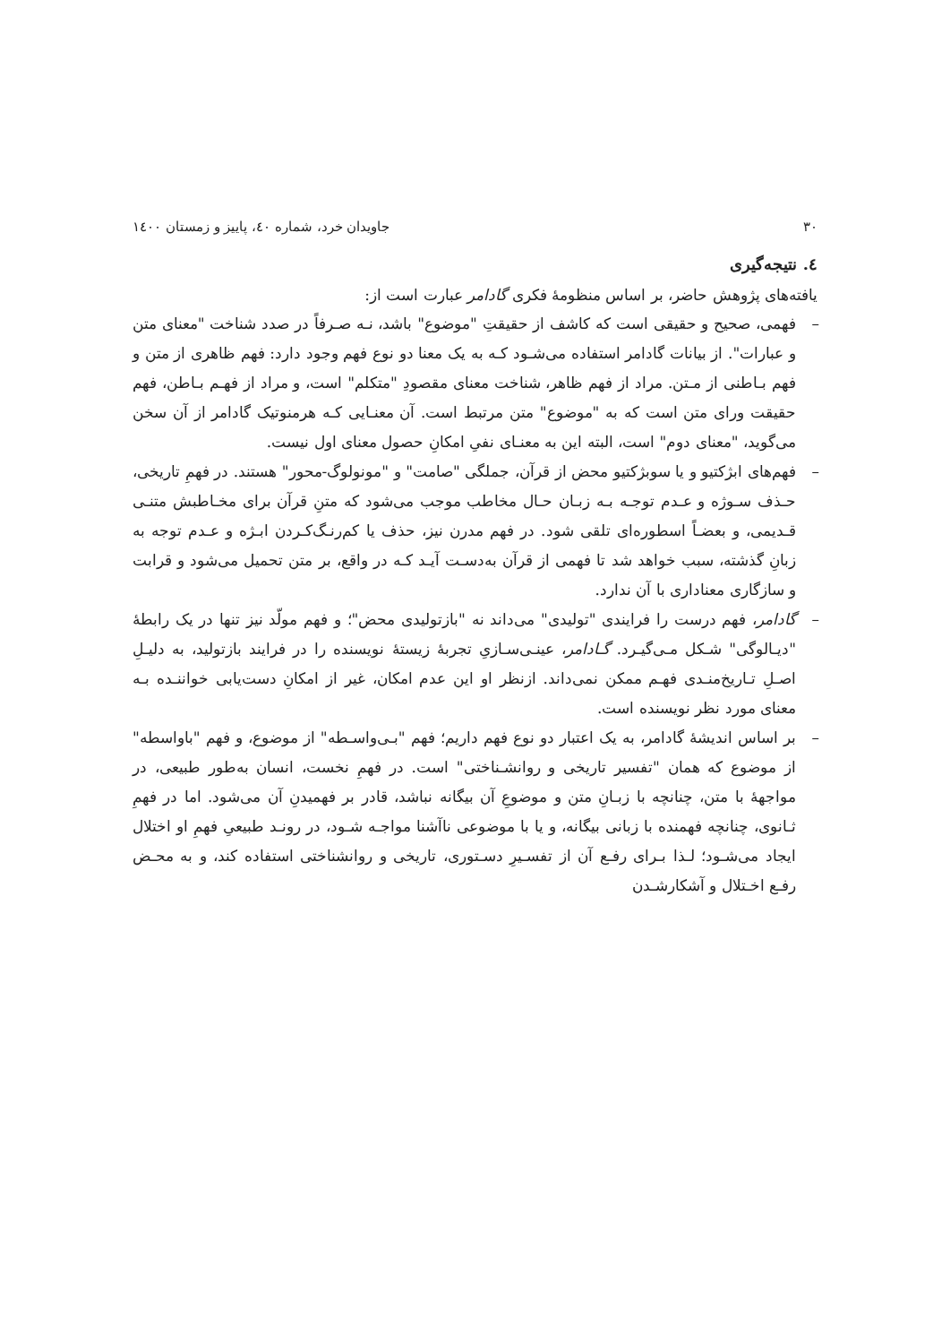۳۰ جاویدان خرد، شماره ٤٠، پاییز و زمستان ١٤٠٠
٤. نتیجه‌گیری
یافته‌های پژوهش حاضر، بر اساس منظومهٔ فکری گادامر عبارت است از:
– فهمی، صحیح و حقیقی است که کاشف از حقیقتِ "موضوع" باشد، نـه صـرفاً در صدد شناخت "معنای متن و عبارات". از بیانات گادامر استفاده می‌شـود کـه به یک معنا دو نوع فهم وجود دارد: فهم ظاهری از متن و فهم بـاطنی از مـتن. مراد از فهم ظاهر، شناخت معنای مقصودِ "متکلم" است، و مراد از فهـم بـاطن، فهم حقیقت ورای متن است که به "موضوع" متن مرتبط است. آن معنـایی کـه هرمنوتیک گادامر از آن سخن می‌گوید، "معنای دوم" است، البته این به معنـای نفیِ امکانِ حصول معنای اول نیست.
– فهم‌های ابژکتیو و یا سوبژکتیو محض از قرآن، جملگی "صامت" و "مونولوگ-محور" هستند. در فهمِ تاریخی، حـذف سـوژه و عـدم توجـه بـه زبـان حـال مخاطب موجب می‌شود که متنِ قرآن برای مخـاطبش متنـی قـدیمی، و بعضـاً اسطوره‌ای تلقی شود. در فهم مدرن نیز، حذف یا کم‌رنـگ‌کـردن ابـژه و عـدم توجه به زبانِ گذشته، سبب خواهد شد تا فهمی از قرآن به‌دسـت آیـد کـه در واقع، بر متن تحمیل می‌شود و قرابت و سازگاری معناداری با آن ندارد.
– گادامر، فهم درست را فرایندی "تولیدی" می‌داند نه "بازتولیدی محض"؛ و فهم مولّد نیز تنها در یک رابطهٔ "دیـالوگی" شـکل مـی‌گیـرد. گـادامر، عینـی‌سـازیِ تجربهٔ زیستهٔ نویسنده را در فرایند بازتولید، به دلیـلِ اصـلِ تـاریخ‌منـدی فهـم ممکن نمی‌داند. ازنظر او این عدم امکان، غیر از امکانِ دست‌یابی خواننـده بـه معنای مورد نظر نویسنده است.
– بر اساس اندیشهٔ گادامر، به یک اعتبار دو نوع فهم داریم؛ فهم "بـی‌واسـطه" از موضوع، و فهم "باواسطه" از موضوع که همان "تفسیر تاریخی و روانشـناختی" است. در فهمِ نخست، انسان به‌طور طبیعی، در مواجههٔ با متن، چنانچه با زبـانِ متن و موضوعِ آن بیگانه نباشد، قادر بر فهمیدنِ آن می‌شود. اما در فهمِ ثـانوی، چنانچه فهمنده با زبانی بیگانه، و یا با موضوعی ناآشنا مواجـه شـود، در رونـد طبیعیِ فهمِ او اختلال ایجاد می‌شـود؛ لـذا بـرای رفـع آن از تفسـیرِ دسـتوری، تاریخی و روانشناختی استفاده کند، و به محـض رفـع اخـتلال و آشکارشـدن